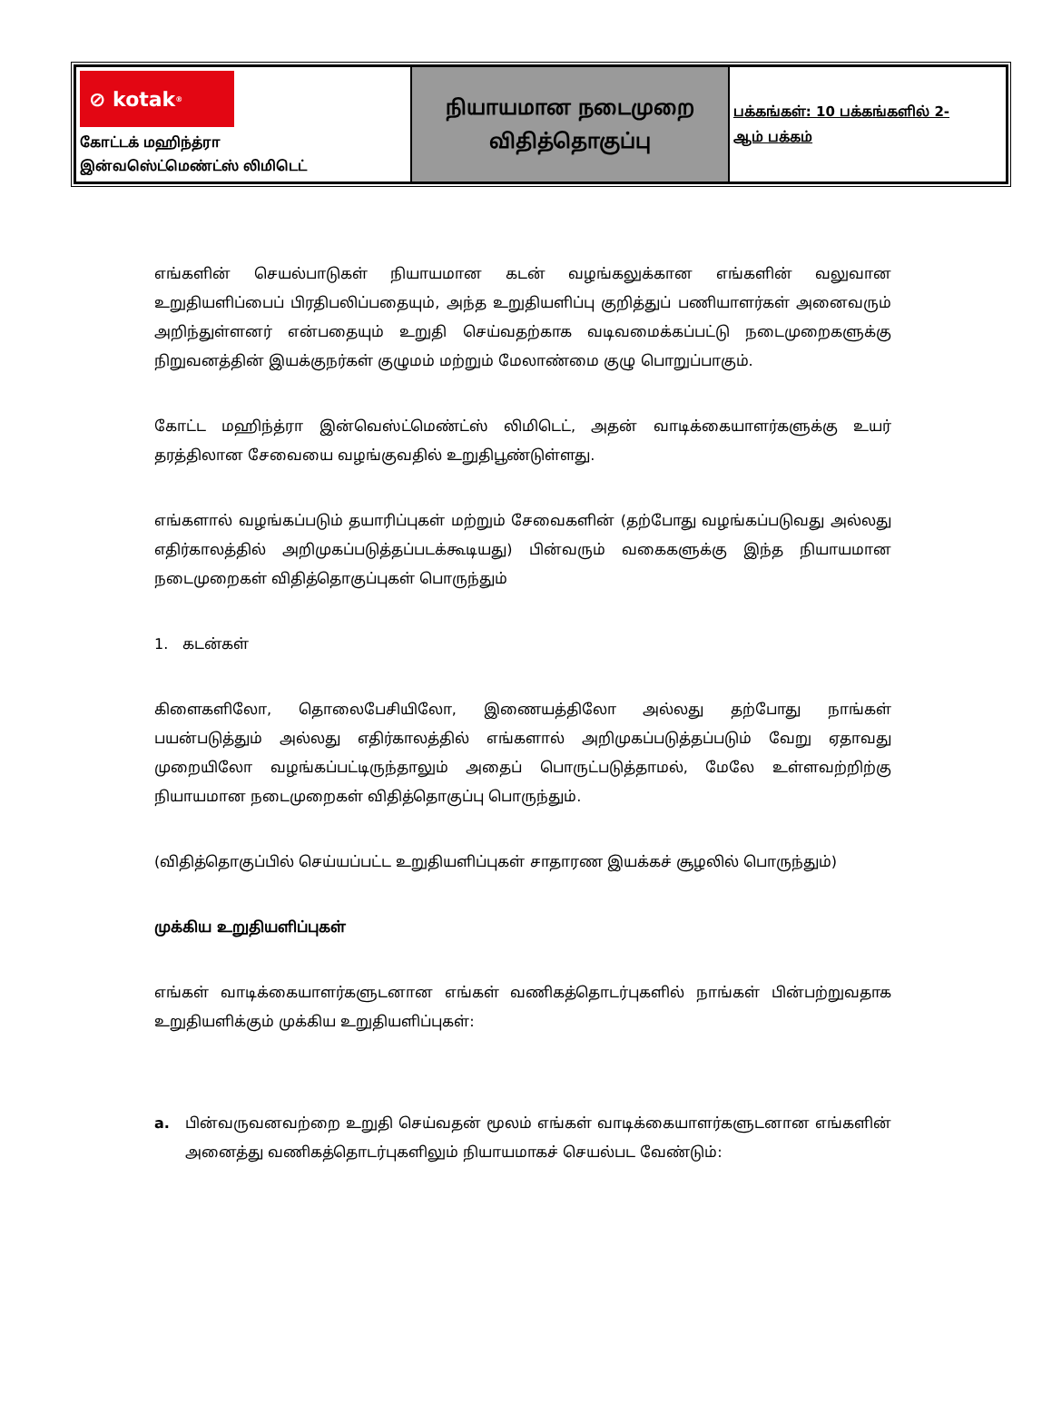| ⊘ kotak<sup>®</sup> கோட்டக் மஹிந்த்ரா இன்வஸெ்ட்மெண்ட்ஸ் லிமிடெட் | நியாயமான நடைமுறை விதித்தொகுப்பு | பக்கங்கள்: 10 பக்கங்களில் 2- ஆம் பக்கம் |
எங்களின் செயல்பாடுகள் நியாயமான கடன் வழங்கலுக்கான எங்களின் வலுவான உறுதியளிப்பைப் பிரதிபலிப்பதையும், அந்த உறுதியளிப்பு குறித்துப் பணியாளர்கள் அனைவரும் அறிந்துள்ளனர் என்பதையும் உறுதி செய்வதற்காக வடிவமைக்கப்பட்டு நடைமுறைகளுக்கு நிறுவனத்தின் இயக்குநர்கள் குழுமம் மற்றும் மேலாண்மை குழு பொறுப்பாகும்.
கோட்ட மஹிந்த்ரா இன்வெஸ்ட்மெண்ட்ஸ் லிமிடெட், அதன் வாடிக்கையாளர்களுக்கு உயர் தரத்திலான சேவையை வழங்குவதில் உறுதிபூண்டுள்ளது.
எங்களால் வழங்கப்படும் தயாரிப்புகள் மற்றும் சேவைகளின் (தற்போது வழங்கப்படுவது அல்லது எதிர்காலத்தில் அறிமுகப்படுத்தப்படக்கூடியது) பின்வரும் வகைகளுக்கு இந்த நியாயமான நடைமுறைகள் விதித்தொகுப்புகள் பொருந்தும்
1. கடன்கள்
கிளைகளிலோ, தொலைபேசியிலோ, இணையத்திலோ அல்லது தற்போது நாங்கள் பயன்படுத்தும் அல்லது எதிர்காலத்தில் எங்களால் அறிமுகப்படுத்தப்படும் வேறு ஏதாவது முறையிலோ வழங்கப்பட்டிருந்தாலும் அதைப் பொருட்படுத்தாமல், மேலே உள்ளவற்றிற்கு நியாயமான நடைமுறைகள் விதித்தொகுப்பு பொருந்தும்.
(விதித்தொகுப்பில் செய்யப்பட்ட உறுதியளிப்புகள் சாதாரண இயக்கச் சூழலில் பொருந்தும்)
முக்கிய உறுதியளிப்புகள்
எங்கள் வாடிக்கையாளர்களுடனான எங்கள் வணிகத்தொடர்புகளில் நாங்கள் பின்பற்றுவதாக உறுதியளிக்கும் முக்கிய உறுதியளிப்புகள்:
a. பின்வருவனவற்றை உறுதி செய்வதன் மூலம் எங்கள் வாடிக்கையாளர்களுடனான எங்களின் அனைத்து வணிகத்தொடர்புகளிலும் நியாயமாகச் செயல்பட வேண்டும்: